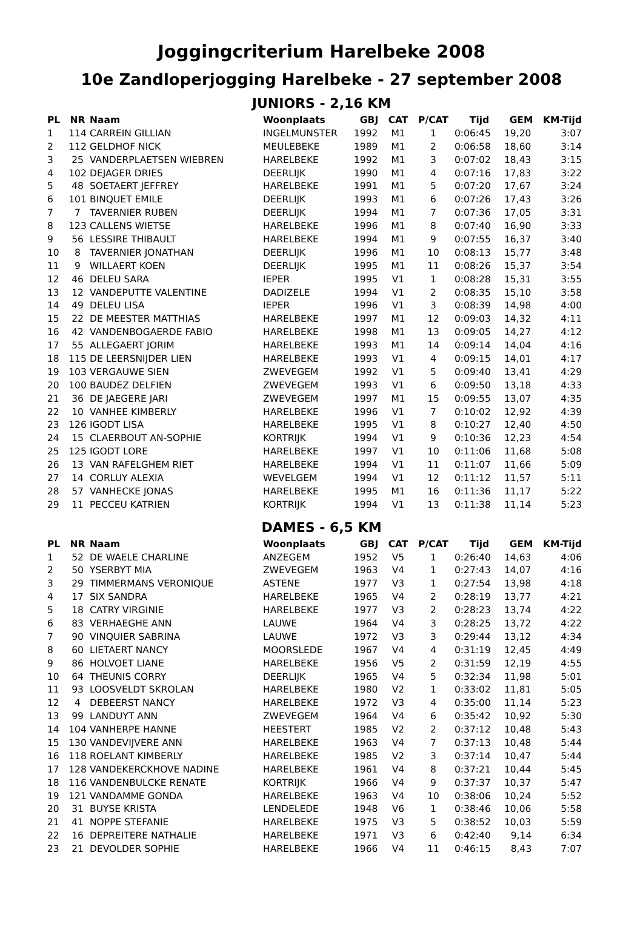Joggingcriterium Harelbeke 2008
10e Zandloperjogging Harelbeke - 27 september 2008
JUNIORS - 2,16 KM
| PL | NR | Naam | Woonplaats | GBJ | CAT | P/CAT | Tijd | GEM | KM-Tijd |
| --- | --- | --- | --- | --- | --- | --- | --- | --- | --- |
| 1 | 114 | CARREIN GILLIAN | INGELMUNSTER | 1992 | M1 | 1 | 0:06:45 | 19,20 | 3:07 |
| 2 | 112 | GELDHOF NICK | MEULEBEKE | 1989 | M1 | 2 | 0:06:58 | 18,60 | 3:14 |
| 3 | 25 | VANDERPLAETSEN WIEBREN | HARELBEKE | 1992 | M1 | 3 | 0:07:02 | 18,43 | 3:15 |
| 4 | 102 | DEJAGER DRIES | DEERLIJK | 1990 | M1 | 4 | 0:07:16 | 17,83 | 3:22 |
| 5 | 48 | SOETAERT JEFFREY | HARELBEKE | 1991 | M1 | 5 | 0:07:20 | 17,67 | 3:24 |
| 6 | 101 | BINQUET EMILE | DEERLIJK | 1993 | M1 | 6 | 0:07:26 | 17,43 | 3:26 |
| 7 | 7 | TAVERNIER RUBEN | DEERLIJK | 1994 | M1 | 7 | 0:07:36 | 17,05 | 3:31 |
| 8 | 123 | CALLENS WIETSE | HARELBEKE | 1996 | M1 | 8 | 0:07:40 | 16,90 | 3:33 |
| 9 | 56 | LESSIRE THIBAULT | HARELBEKE | 1994 | M1 | 9 | 0:07:55 | 16,37 | 3:40 |
| 10 | 8 | TAVERNIER JONATHAN | DEERLIJK | 1996 | M1 | 10 | 0:08:13 | 15,77 | 3:48 |
| 11 | 9 | WILLAERT KOEN | DEERLIJK | 1995 | M1 | 11 | 0:08:26 | 15,37 | 3:54 |
| 12 | 46 | DELEU SARA | IEPER | 1995 | V1 | 1 | 0:08:28 | 15,31 | 3:55 |
| 13 | 12 | VANDEPUTTE VALENTINE | DADIZELE | 1994 | V1 | 2 | 0:08:35 | 15,10 | 3:58 |
| 14 | 49 | DELEU LISA | IEPER | 1996 | V1 | 3 | 0:08:39 | 14,98 | 4:00 |
| 15 | 22 | DE MEESTER MATTHIAS | HARELBEKE | 1997 | M1 | 12 | 0:09:03 | 14,32 | 4:11 |
| 16 | 42 | VANDENBOGAERDE FABIO | HARELBEKE | 1998 | M1 | 13 | 0:09:05 | 14,27 | 4:12 |
| 17 | 55 | ALLEGAERT JORIM | HARELBEKE | 1993 | M1 | 14 | 0:09:14 | 14,04 | 4:16 |
| 18 | 115 | DE LEERSNIJDER LIEN | HARELBEKE | 1993 | V1 | 4 | 0:09:15 | 14,01 | 4:17 |
| 19 | 103 | VERGAUWE SIEN | ZWEVEGEM | 1992 | V1 | 5 | 0:09:40 | 13,41 | 4:29 |
| 20 | 100 | BAUDEZ DELFIEN | ZWEVEGEM | 1993 | V1 | 6 | 0:09:50 | 13,18 | 4:33 |
| 21 | 36 | DE JAEGERE JARI | ZWEVEGEM | 1997 | M1 | 15 | 0:09:55 | 13,07 | 4:35 |
| 22 | 10 | VANHEE KIMBERLY | HARELBEKE | 1996 | V1 | 7 | 0:10:02 | 12,92 | 4:39 |
| 23 | 126 | IGODT LISA | HARELBEKE | 1995 | V1 | 8 | 0:10:27 | 12,40 | 4:50 |
| 24 | 15 | CLAERBOUT AN-SOPHIE | KORTRIJK | 1994 | V1 | 9 | 0:10:36 | 12,23 | 4:54 |
| 25 | 125 | IGODT LORE | HARELBEKE | 1997 | V1 | 10 | 0:11:06 | 11,68 | 5:08 |
| 26 | 13 | VAN RAFELGHEM RIET | HARELBEKE | 1994 | V1 | 11 | 0:11:07 | 11,66 | 5:09 |
| 27 | 14 | CORLUY ALEXIA | WEVELGEM | 1994 | V1 | 12 | 0:11:12 | 11,57 | 5:11 |
| 28 | 57 | VANHECKE JONAS | HARELBEKE | 1995 | M1 | 16 | 0:11:36 | 11,17 | 5:22 |
| 29 | 11 | PECCEU KATRIEN | KORTRIJK | 1994 | V1 | 13 | 0:11:38 | 11,14 | 5:23 |
DAMES - 6,5 KM
| PL | NR | Naam | Woonplaats | GBJ | CAT | P/CAT | Tijd | GEM | KM-Tijd |
| --- | --- | --- | --- | --- | --- | --- | --- | --- | --- |
| 1 | 52 | DE WAELE CHARLINE | ANZEGEM | 1952 | V5 | 1 | 0:26:40 | 14,63 | 4:06 |
| 2 | 50 | YSERBYT MIA | ZWEVEGEM | 1963 | V4 | 1 | 0:27:43 | 14,07 | 4:16 |
| 3 | 29 | TIMMERMANS VERONIQUE | ASTENE | 1977 | V3 | 1 | 0:27:54 | 13,98 | 4:18 |
| 4 | 17 | SIX SANDRA | HARELBEKE | 1965 | V4 | 2 | 0:28:19 | 13,77 | 4:21 |
| 5 | 18 | CATRY VIRGINIE | HARELBEKE | 1977 | V3 | 2 | 0:28:23 | 13,74 | 4:22 |
| 6 | 83 | VERHAEGHE ANN | LAUWE | 1964 | V4 | 3 | 0:28:25 | 13,72 | 4:22 |
| 7 | 90 | VINQUIER SABRINA | LAUWE | 1972 | V3 | 3 | 0:29:44 | 13,12 | 4:34 |
| 8 | 60 | LIETAERT NANCY | MOORSLEDE | 1967 | V4 | 4 | 0:31:19 | 12,45 | 4:49 |
| 9 | 86 | HOLVOET LIANE | HARELBEKE | 1956 | V5 | 2 | 0:31:59 | 12,19 | 4:55 |
| 10 | 64 | THEUNIS CORRY | DEERLIJK | 1965 | V4 | 5 | 0:32:34 | 11,98 | 5:01 |
| 11 | 93 | LOOSVELDT SKROLAN | HARELBEKE | 1980 | V2 | 1 | 0:33:02 | 11,81 | 5:05 |
| 12 | 4 | DEBEERST NANCY | HARELBEKE | 1972 | V3 | 4 | 0:35:00 | 11,14 | 5:23 |
| 13 | 99 | LANDUYT ANN | ZWEVEGEM | 1964 | V4 | 6 | 0:35:42 | 10,92 | 5:30 |
| 14 | 104 | VANHERPE HANNE | HEESTERT | 1985 | V2 | 2 | 0:37:12 | 10,48 | 5:43 |
| 15 | 130 | VANDEVIJVERE ANN | HARELBEKE | 1963 | V4 | 7 | 0:37:13 | 10,48 | 5:44 |
| 16 | 118 | ROELANT KIMBERLY | HARELBEKE | 1985 | V2 | 3 | 0:37:14 | 10,47 | 5:44 |
| 17 | 128 | VANDEKERCKHOVE NADINE | HARELBEKE | 1961 | V4 | 8 | 0:37:21 | 10,44 | 5:45 |
| 18 | 116 | VANDENBULCKE RENATE | KORTRIJK | 1966 | V4 | 9 | 0:37:37 | 10,37 | 5:47 |
| 19 | 121 | VANDAMME GONDA | HARELBEKE | 1963 | V4 | 10 | 0:38:06 | 10,24 | 5:52 |
| 20 | 31 | BUYSE KRISTA | LENDELEDE | 1948 | V6 | 1 | 0:38:46 | 10,06 | 5:58 |
| 21 | 41 | NOPPE STEFANIE | HARELBEKE | 1975 | V3 | 5 | 0:38:52 | 10,03 | 5:59 |
| 22 | 16 | DEPREITERE NATHALIE | HARELBEKE | 1971 | V3 | 6 | 0:42:40 | 9,14 | 6:34 |
| 23 | 21 | DEVOLDER SOPHIE | HARELBEKE | 1966 | V4 | 11 | 0:46:15 | 8,43 | 7:07 |